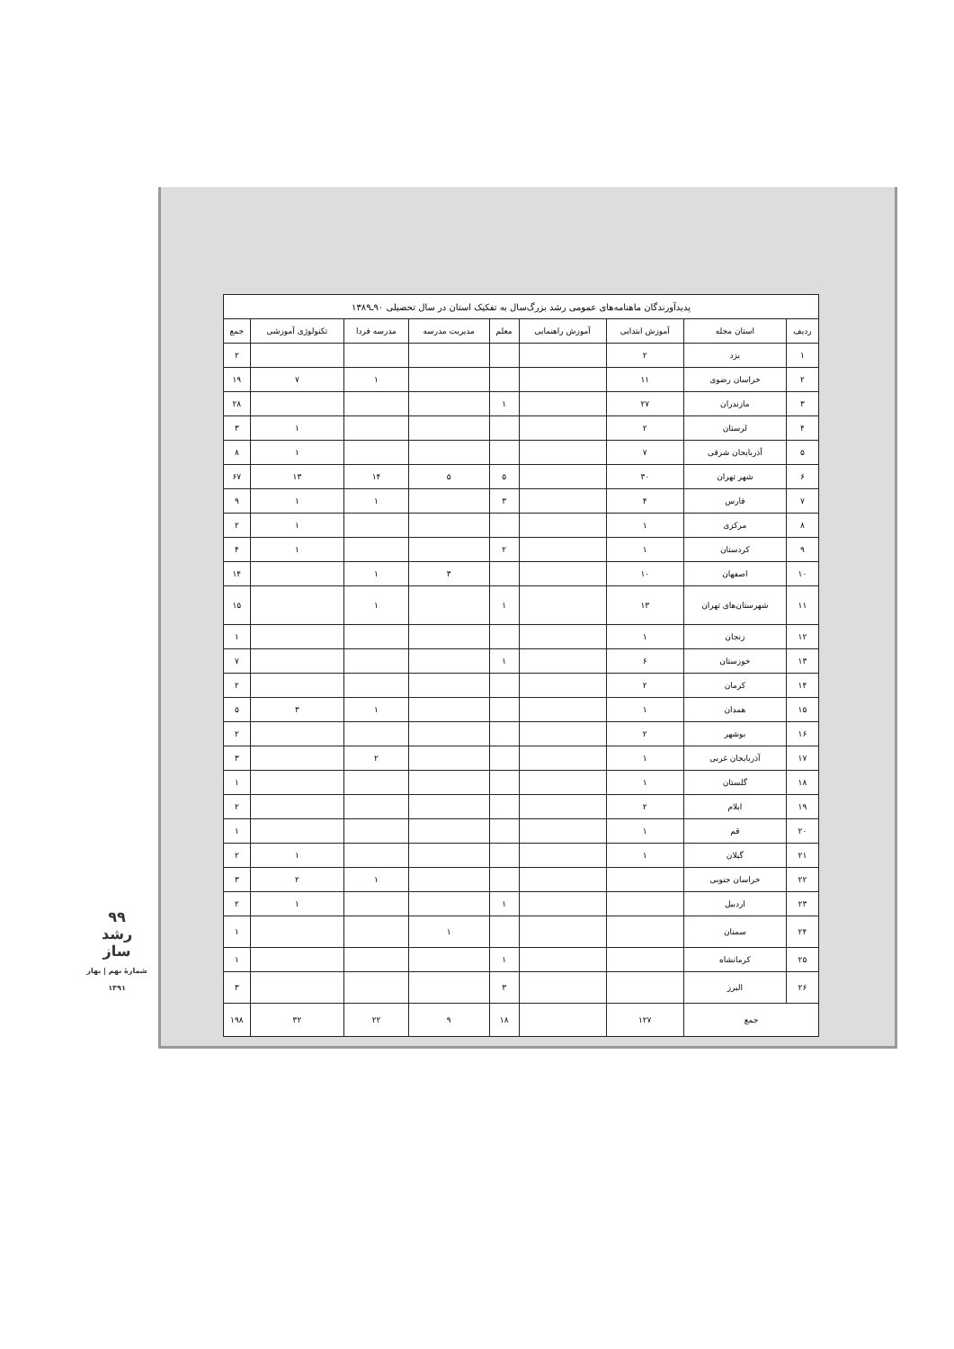| پدیدآورندگان ماهنامه‌های عمومی رشد بزرگ‌سال به تفکیک استان در سال تحصیلی ۹۰ـ۱۳۸۹ | | | | | | | | |
| --- | --- | --- | --- | --- | --- | --- | --- | --- |
| ردیف | استان مجله | آموزش ابتدایی | آموزش راهنمایی | معلم | مدیریت مدرسه | مدرسه فردا | تکنولوژی آموزشی | جمع |
| ۱ | یزد | ۲ | | | | | | ۲ |
| ۲ | خراسان رضوی | ۱۱ | | | | ۱ | ۷ | ۱۹ |
| ۳ | مازندران | ۲۷ | | ۱ | | | | ۲۸ |
| ۴ | لرستان | ۲ | | | | | ۱ | ۳ |
| ۵ | آذربایجان شرقی | ۷ | | | | | ۱ | ۸ |
| ۶ | شهر تهران | ۳۰ | | ۵ | ۵ | ۱۴ | ۱۳ | ۶۷ |
| ۷ | فارس | ۴ | | ۳ | | ۱ | ۱ | ۹ |
| ۸ | مرکزی | ۱ | | | | | ۱ | ۲ |
| ۹ | کردستان | ۱ | | ۲ | | | ۱ | ۴ |
| ۱۰ | اصفهان | ۱۰ | | | ۳ | ۱ | | ۱۴ |
| ۱۱ | شهرستان‌های تهران | ۱۳ | | ۱ | | ۱ | | ۱۵ |
| ۱۲ | زنجان | ۱ | | | | | | ۱ |
| ۱۳ | خوزستان | ۶ | | ۱ | | | | ۷ |
| ۱۴ | کرمان | ۲ | | | | | | ۲ |
| ۱۵ | همدان | ۱ | | | | ۱ | ۳ | ۵ |
| ۱۶ | بوشهر | ۲ | | | | | | ۲ |
| ۱۷ | آذربایجان غربی | ۱ | | | | ۲ | | ۳ |
| ۱۸ | گلستان | ۱ | | | | | | ۱ |
| ۱۹ | ایلام | ۲ | | | | | | ۲ |
| ۲۰ | قم | ۱ | | | | | | ۱ |
| ۲۱ | گیلان | ۱ | | | | | ۱ | ۲ |
| ۲۲ | خراسان جنوبی | | | | | ۱ | ۲ | ۳ |
| ۲۳ | اردبیل | | | ۱ | | | ۱ | ۲ |
| ۲۴ | سمنان | | | | ۱ | | | ۱ |
| ۲۵ | کرمانشاه | | | ۱ | | | | ۱ |
| ۲۶ | البرز | | | ۳ | | | | ۳ |
| جمع | | ۱۲۷ | | ۱۸ | ۹ | ۲۲ | ۳۲ | ۱۹۸ |
۹۹
رشد
ساز
شمارهٔ نهم | بهار ۱۳۹۱